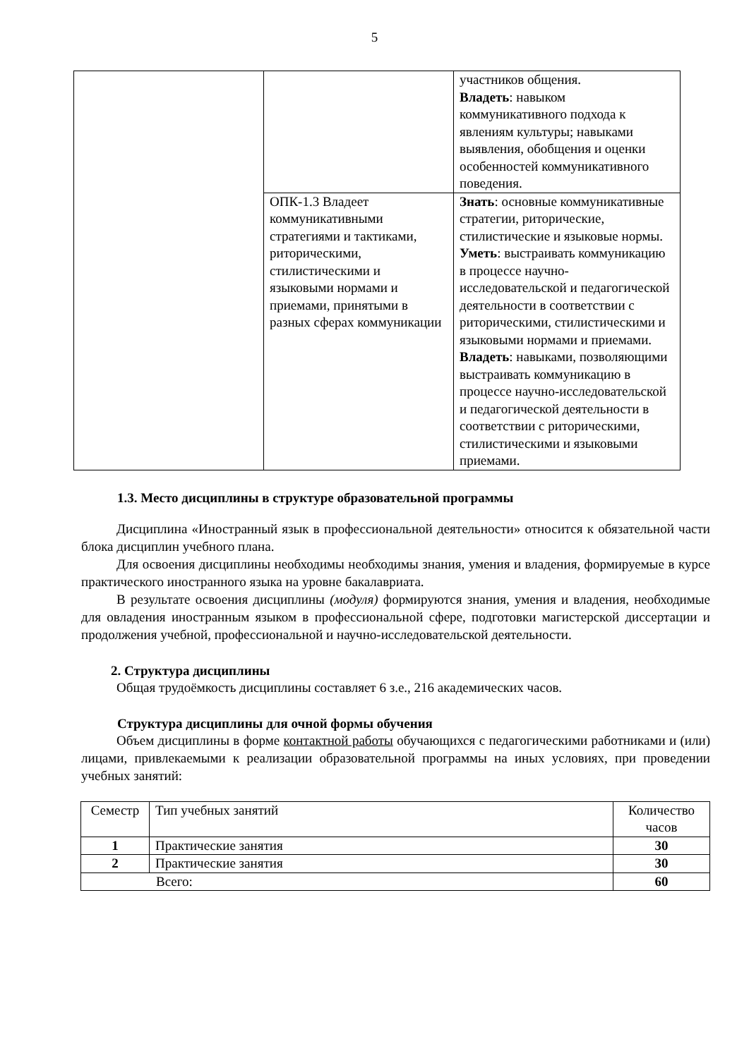5
| | | участников общения. Владеть : навыком коммуникативного подхода к явлениям культуры; навыками выявления, обобщения и оценки особенностей коммуникативного поведения. |
| | ОПК-1.3 Владеет коммуникативными стратегиями и тактиками, риторическими, стилистическими и языковыми нормами и приемами, принятыми в разных сферах коммуникации | Знать : основные коммуникативные стратегии, риторические, стилистические и языковые нормы. Уметь : выстраивать коммуникацию в процессе научно-исследовательской и педагогической деятельности в соответствии с риторическими, стилистическими и языковыми нормами и приемами. Владеть : навыками, позволяющими выстраивать коммуникацию в процессе научно-исследовательской и педагогической деятельности в соответствии с риторическими, стилистическими и языковыми приемами. |
1.3. Место дисциплины в структуре образовательной программы
Дисциплина «Иностранный язык в профессиональной деятельности» относится к обязательной части блока дисциплин учебного плана.
Для освоения дисциплины необходимы необходимы знания, умения и владения, формируемые в курсе практического иностранного языка на уровне бакалавриата.
В результате освоения дисциплины (модуля) формируются знания, умения и владения, необходимые для овладения иностранным языком в профессиональной сфере, подготовки магистерской диссертации и продолжения учебной, профессиональной и научно-исследовательской деятельности.
2. Структура дисциплины
Общая трудоёмкость дисциплины составляет 6 з.е., 216 академических часов.
Структура дисциплины для очной формы обучения
Объем дисциплины в форме контактной работы обучающихся с педагогическими работниками и (или) лицами, привлекаемыми к реализации образовательной программы на иных условиях, при проведении учебных занятий:
| Семестр | Тип учебных занятий | Количество часов |
| 1 | Практические занятия | 30 |
| 2 | Практические занятия | 30 |
| Всего: | | 60 |